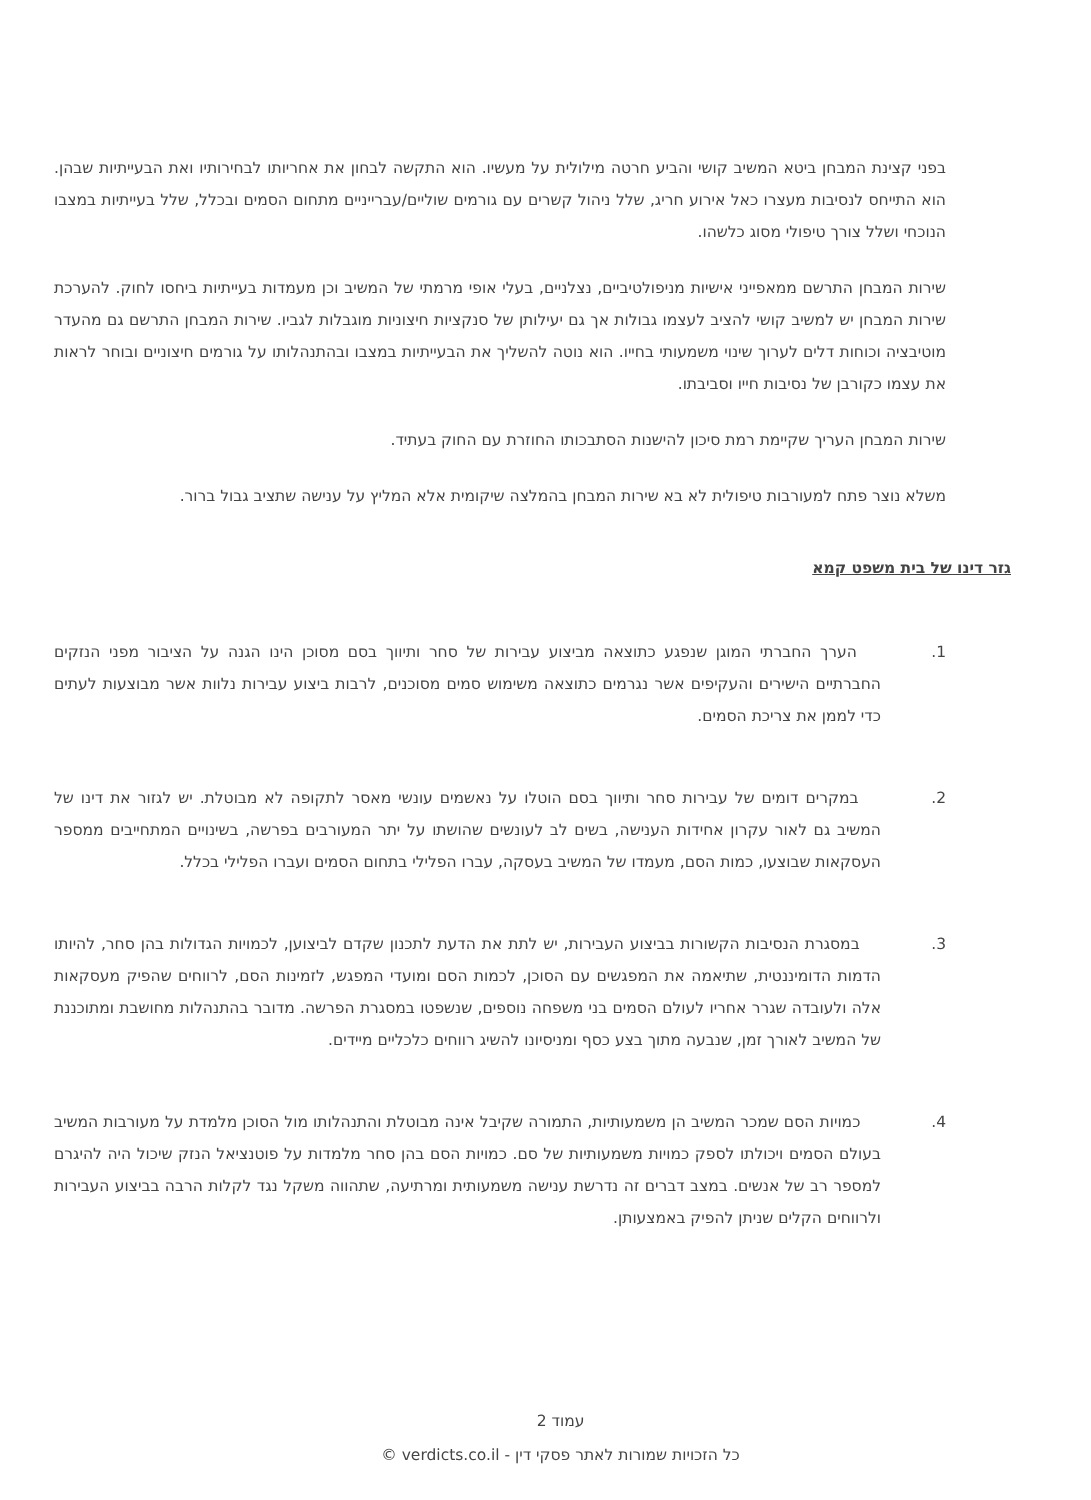בפני קצינת המבחן ביטא המשיב קושי והביע חרטה מילולית על מעשיו. הוא התקשה לבחון את אחריותו לבחירותיו ואת הבעייתיות שבהן. הוא התייחס לנסיבות מעצרו כאל אירוע חריג, שלל ניהול קשרים עם גורמים שוליים/עברייניים מתחום הסמים ובכלל, שלל בעייתיות במצבו הנוכחי ושלל צורך טיפולי מסוג כלשהו.
שירות המבחן התרשם ממאפייני אישיות מניפולטיביים, נצלניים, בעלי אופי מרמתי של המשיב וכן מעמדות בעייתיות ביחסו לחוק. להערכת שירות המבחן יש למשיב קושי להציב לעצמו גבולות אך גם יעילותן של סנקציות חיצוניות מוגבלות לגביו. שירות המבחן התרשם גם מהעדר מוטיבציה וכוחות דלים לערוך שינוי משמעותי בחייו. הוא נוטה להשליך את הבעייתיות במצבו ובהתנהלותו על גורמים חיצוניים ובוחר לראות את עצמו כקורבן של נסיבות חייו וסביבתו.
שירות המבחן העריך שקיימת רמת סיכון להישנות הסתבכותו החוזרת עם החוק בעתיד.
משלא נוצר פתח למעורבות טיפולית לא בא שירות המבחן בהמלצה שיקומית אלא המליץ על ענישה שתציב גבול ברור.
גזר דינו של בית משפט קמא
1.   הערך החברתי המוגן שנפגע כתוצאה מביצוע עבירות של סחר ותיווך בסם מסוכן הינו הגנה על הציבור מפני הנזקים החברתיים הישירים והעקיפים אשר נגרמים כתוצאה משימוש סמים מסוכנים, לרבות ביצוע עבירות נלוות אשר מבוצעות לעתים כדי לממן את צריכת הסמים.
2.   במקרים דומים של עבירות סחר ותיווך בסם הוטלו על נאשמים עונשי מאסר לתקופה לא מבוטלת. יש לגזור את דינו של המשיב גם לאור עקרון אחידות הענישה, בשים לב לעונשים שהושתו על יתר המעורבים בפרשה, בשינויים המתחייבים ממספר העסקאות שבוצעו, כמות הסם, מעמדו של המשיב בעסקה, עברו הפלילי בתחום הסמים ועברו הפלילי בכלל.
3.   במסגרת הנסיבות הקשורות בביצוע העבירות, יש לתת את הדעת לתכנון שקדם לביצוען, לכמויות הגדולות בהן סחר, להיותו הדמות הדומיננטית, שתיאמה את המפגשים עם הסוכן, לכמות הסם ומועדי המפגש, לזמינות הסם, לרווחים שהפיק מעסקאות אלה ולעובדה שגרר אחריו לעולם הסמים בני משפחה נוספים, שנשפטו במסגרת הפרשה. מדובר בהתנהלות מחושבת ומתוכננת של המשיב לאורך זמן, שנבעה מתוך בצע כסף ומניסיונו להשיג רווחים כלכליים מיידים.
4.   כמויות הסם שמכר המשיב הן משמעותיות, התמורה שקיבל אינה מבוטלת והתנהלותו מול הסוכן מלמדת על מעורבות המשיב בעולם הסמים ויכולתו לספק כמויות משמעותיות של סם. כמויות הסם בהן סחר מלמדות על פוטנציאל הנזק שיכול היה להיגרם למספר רב של אנשים. במצב דברים זה נדרשת ענישה משמעותית ומרתיעה, שתהווה משקל נגד לקלות הרבה בביצוע העבירות ולרווחים הקלים שניתן להפיק באמצעותן.
עמוד 2
כל הזכויות שמורות לאתר פסקי דין - verdicts.co.il ©